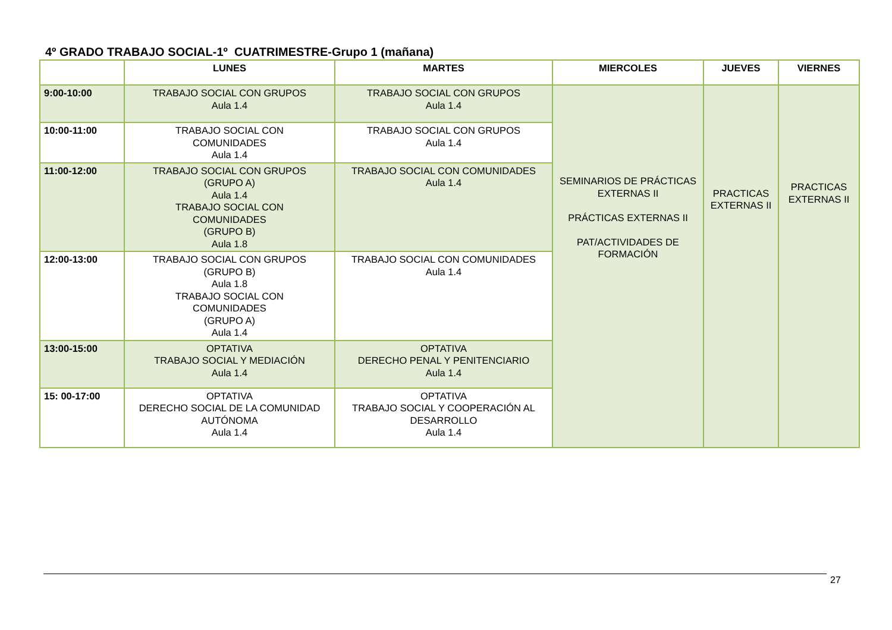4º GRADO TRABAJO SOCIAL-1º CUATRIMESTRE-Grupo 1 (mañana)
| | LUNES | MARTES | MIERCOLES | JUEVES | VIERNES |
| --- | --- | --- | --- | --- | --- |
| 9:00-10:00 | TRABAJO SOCIAL CON GRUPOS Aula 1.4 | TRABAJO SOCIAL CON GRUPOS Aula 1.4 | SEMINARIOS DE PRÁCTICAS EXTERNAS II PRÁCTICAS EXTERNAS II PAT/ACTIVIDADES DE FORMACIÓN | PRACTICAS EXTERNAS II | PRACTICAS EXTERNAS II |
| 10:00-11:00 | TRABAJO SOCIAL CON COMUNIDADES Aula 1.4 | TRABAJO SOCIAL CON GRUPOS Aula 1.4 | | | |
| 11:00-12:00 | TRABAJO SOCIAL CON GRUPOS (GRUPO A) Aula 1.4 TRABAJO SOCIAL CON COMUNIDADES (GRUPO B) Aula 1.8 | TRABAJO SOCIAL CON COMUNIDADES Aula 1.4 | | | |
| 12:00-13:00 | TRABAJO SOCIAL CON GRUPOS (GRUPO B) Aula 1.8 TRABAJO SOCIAL CON COMUNIDADES (GRUPO A) Aula 1.4 | TRABAJO SOCIAL CON COMUNIDADES Aula 1.4 | | | |
| 13:00-15:00 | OPTATIVA TRABAJO SOCIAL Y MEDIACIÓN Aula 1.4 | OPTATIVA DERECHO PENAL Y PENITENCIARIO Aula 1.4 | | | |
| 15: 00-17:00 | OPTATIVA DERECHO SOCIAL DE LA COMUNIDAD AUTÓNOMA Aula 1.4 | OPTATIVA TRABAJO SOCIAL Y COOPERACIÓN AL DESARROLLO Aula 1.4 | | | |
27